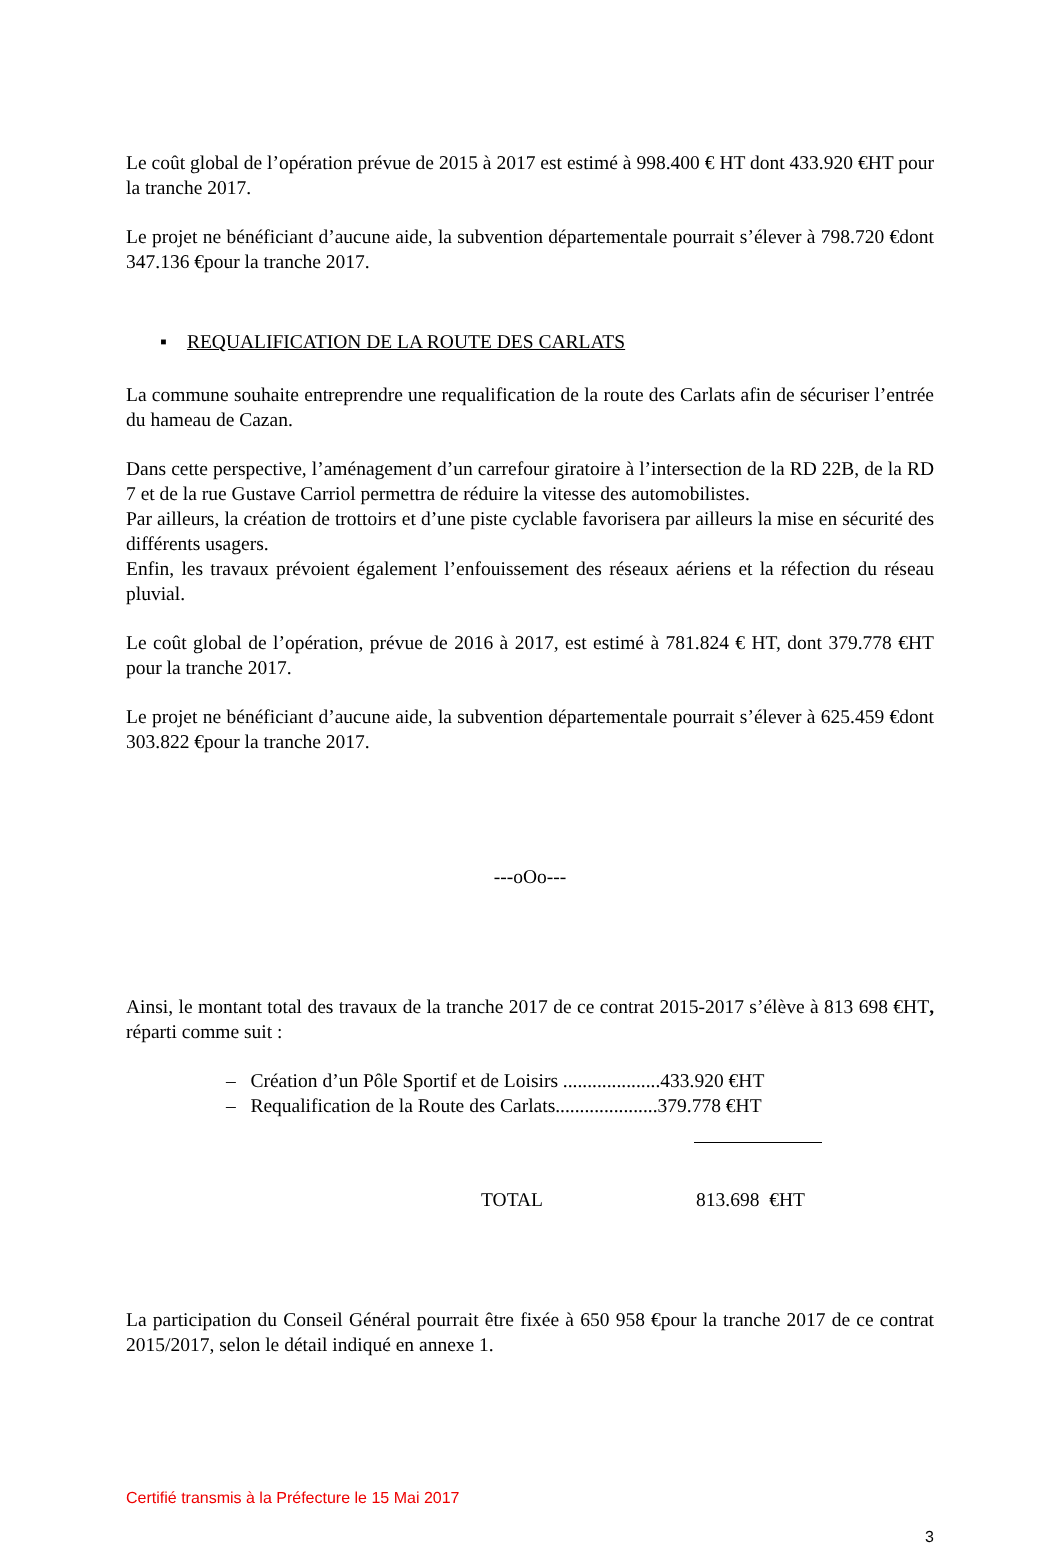Le coût global de l’opération prévue de 2015 à 2017 est estimé à 998.400 € HT dont 433.920 €HT pour la tranche 2017.
Le projet ne bénéficiant d’aucune aide, la subvention départementale pourrait s’élever à 798.720 €dont 347.136 €pour la tranche 2017.
▪ REQUALIFICATION DE LA ROUTE DES CARLATS
La commune souhaite entreprendre une requalification de la route des Carlats afin de sécuriser l’entrée du hameau de Cazan.
Dans cette perspective, l’aménagement d’un carrefour giratoire à l’intersection de la RD 22B, de la RD 7 et de la rue Gustave Carriol permettra de réduire la vitesse des automobilistes.
Par ailleurs, la création de trottoirs et d’une piste cyclable favorisera par ailleurs la mise en sécurité des différents usagers.
Enfin, les travaux prévoient également l’enfouissement des réseaux aériens et la réfection du réseau pluvial.
Le coût global de l’opération, prévue de 2016 à 2017, est estimé à 781.824 € HT, dont 379.778 €HT pour la tranche 2017.
Le projet ne bénéficiant d’aucune aide, la subvention départementale pourrait s’élever à 625.459 €dont 303.822 €pour la tranche 2017.
---oOo---
Ainsi, le montant total des travaux de la tranche 2017 de ce contrat 2015-2017 s’élève à 813 698 €HT, réparti comme suit :
– Création d’un Pôle Sportif et de Loisirs ....................433.920 €HT
– Requalification de la Route des Carlats.....................379.778 €HT
TOTAL 813.698 €HT
La participation du Conseil Général pourrait être fixée à 650 958 €pour la tranche 2017 de ce contrat 2015/2017, selon le détail indiqué en annexe 1.
Certifié transmis à la Préfecture le 15 Mai 2017
3